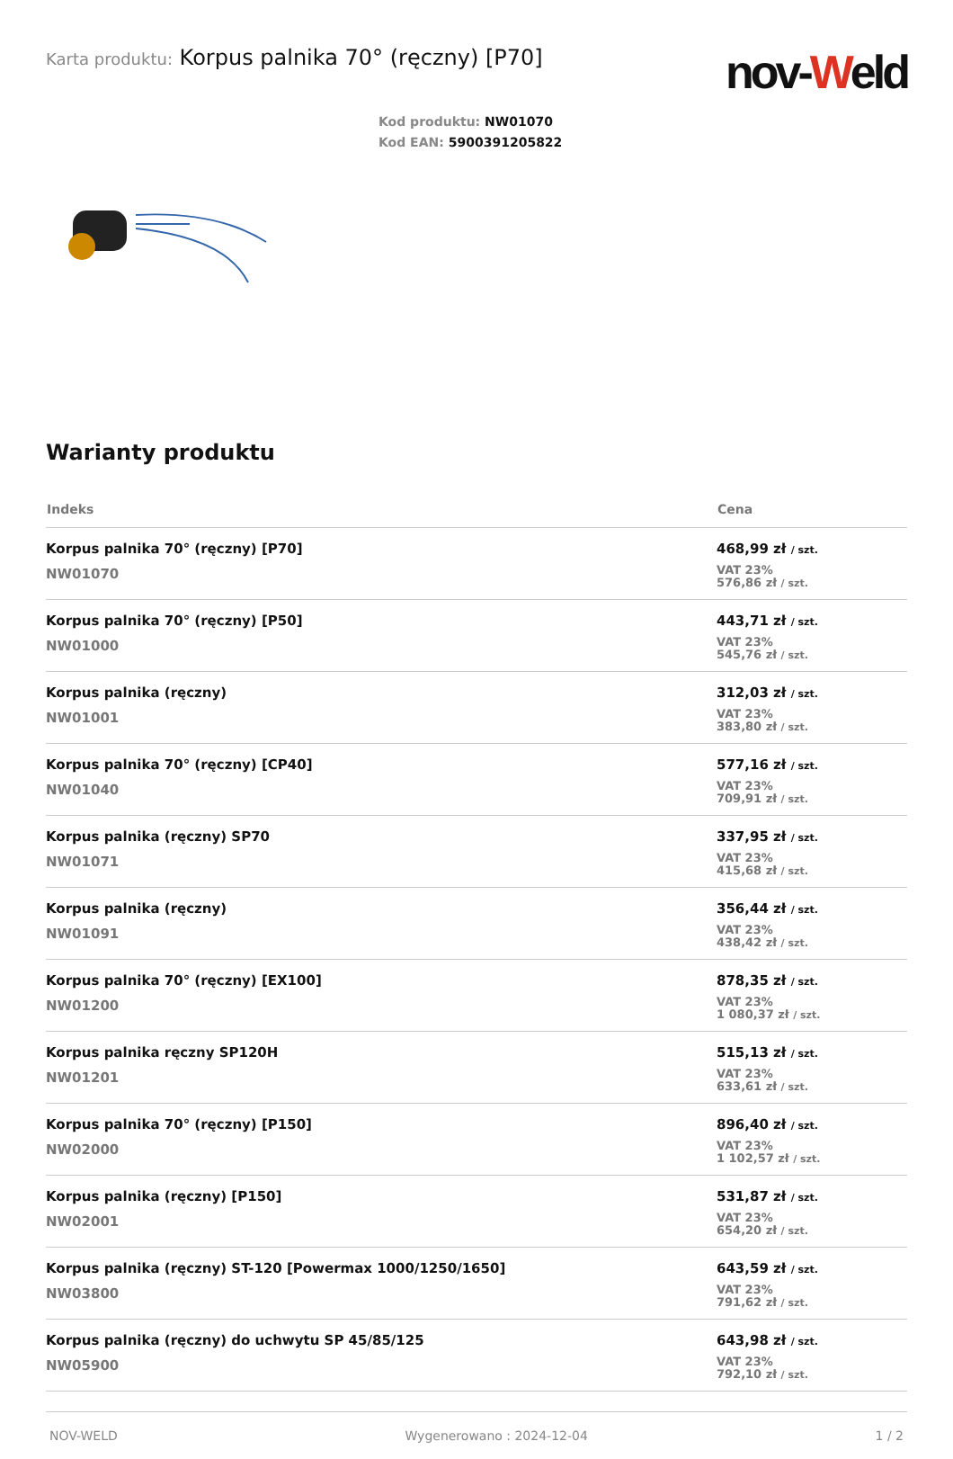Karta produktu: Korpus palnika 70° (ręczny) [P70]
nov-Weld
Kod produktu: NW01070
Kod EAN: 5900391205822
Warianty produktu
| Indeks | Cena |
| --- | --- |
| Korpus palnika 70° (ręczny) [P70] NW01070 | 468,99 zł / szt. VAT 23% 576,86 zł / szt. |
| Korpus palnika 70° (ręczny) [P50] NW01000 | 443,71 zł / szt. VAT 23% 545,76 zł / szt. |
| Korpus palnika (ręczny) NW01001 | 312,03 zł / szt. VAT 23% 383,80 zł / szt. |
| Korpus palnika 70° (ręczny) [CP40] NW01040 | 577,16 zł / szt. VAT 23% 709,91 zł / szt. |
| Korpus palnika (ręczny) SP70 NW01071 | 337,95 zł / szt. VAT 23% 415,68 zł / szt. |
| Korpus palnika (ręczny) NW01091 | 356,44 zł / szt. VAT 23% 438,42 zł / szt. |
| Korpus palnika 70° (ręczny) [EX100] NW01200 | 878,35 zł / szt. VAT 23% 1 080,37 zł / szt. |
| Korpus palnika ręczny SP120H NW01201 | 515,13 zł / szt. VAT 23% 633,61 zł / szt. |
| Korpus palnika 70° (ręczny) [P150] NW02000 | 896,40 zł / szt. VAT 23% 1 102,57 zł / szt. |
| Korpus palnika (ręczny) [P150] NW02001 | 531,87 zł / szt. VAT 23% 654,20 zł / szt. |
| Korpus palnika (ręczny) ST-120 [Powermax 1000/1250/1650] NW03800 | 643,59 zł / szt. VAT 23% 791,62 zł / szt. |
| Korpus palnika (ręczny) do uchwytu SP 45/85/125 NW05900 | 643,98 zł / szt. VAT 23% 792,10 zł / szt. |
NOV-WELD Wygenerowano : 2024-12-04 1 / 2